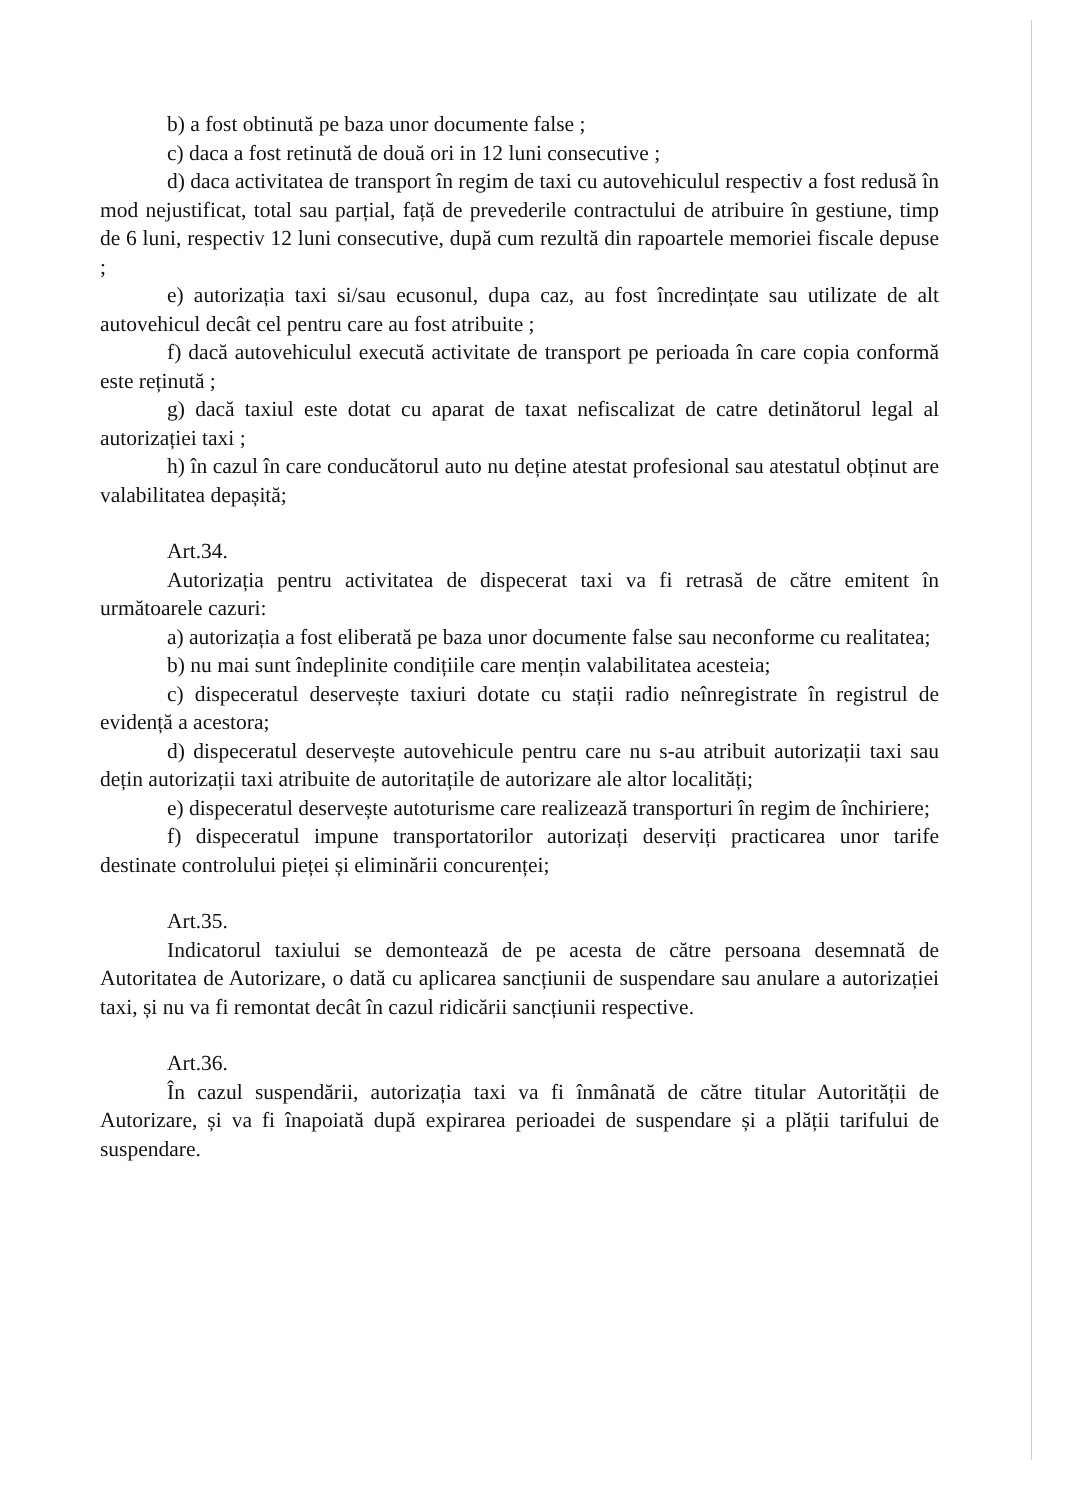b) a fost obtinută pe baza unor documente false ;
c) daca a fost retinută de două ori in 12 luni consecutive ;
d) daca activitatea de transport în regim de taxi cu autovehiculul respectiv a fost redusă în mod nejustificat, total sau parțial, față de prevederile contractului de atribuire în gestiune, timp de 6 luni, respectiv 12 luni consecutive, după cum rezultă din rapoartele memoriei fiscale depuse ;
e) autorizația taxi si/sau ecusonul, dupa caz, au fost încredințate sau utilizate de alt autovehicul decât cel pentru care au fost atribuite ;
f) dacă autovehiculul execută activitate de transport pe perioada în care copia conformă este reținută ;
g) dacă taxiul este dotat cu aparat de taxat nefiscalizat de catre detinătorul legal al autorizației taxi ;
h) în cazul în care conducătorul auto nu deține atestat profesional sau atestatul obținut are valabilitatea depașită;
Art.34.
Autorizația pentru activitatea de dispecerat taxi va fi retrasă de către emitent în următoarele cazuri:
a) autorizația a fost eliberată pe baza unor documente false sau neconforme cu realitatea;
b) nu mai sunt îndeplinite condițiile care mențin valabilitatea acesteia;
c) dispeceratul deservește taxiuri dotate cu stații radio neînregistrate în registrul de evidență a acestora;
d) dispeceratul deservește autovehicule pentru care nu s-au atribuit autorizații taxi sau dețin autorizații taxi atribuite de autoritațile de autorizare ale altor localități;
e) dispeceratul deservește autoturisme care realizează transporturi în regim de închiriere;
f) dispeceratul impune transportatorilor autorizați deserviți practicarea unor tarife destinate controlului pieței și eliminării concurenței;
Art.35.
Indicatorul taxiului se demontează de pe acesta de către persoana desemnată de Autoritatea de Autorizare, o dată cu aplicarea sancțiunii de suspendare sau anulare a autorizației taxi, și nu va fi remontat decât în cazul ridicării sancțiunii respective.
Art.36.
În cazul suspendării, autorizația taxi va fi înmânată de către titular Autorității de Autorizare, și va fi înapoiată după expirarea perioadei de suspendare și a plății tarifului de suspendare.